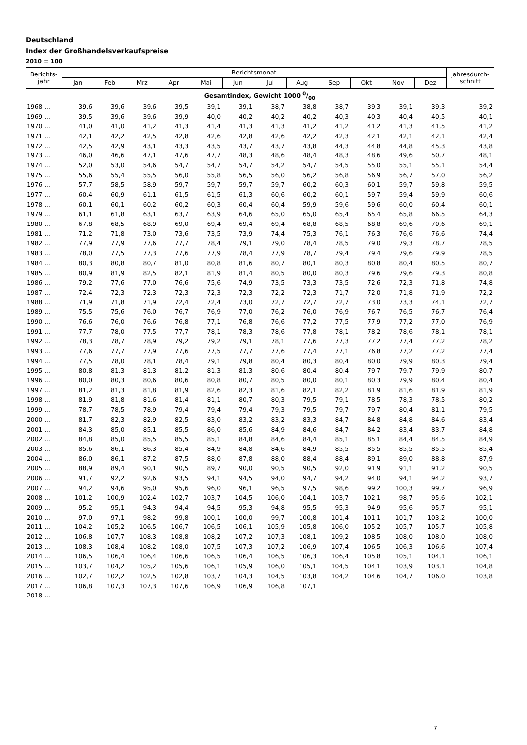Deutschland
Index der Großhandelsverkaufspreise
2010 = 100
| Berichts- jahr | Berichtsmonat | | | | | | | | | | | | Jahresdurch- schnitt |
| --- | --- | --- | --- | --- | --- | --- | --- | --- | --- | --- | --- | --- | --- |
| | Jan | Feb | Mrz | Apr | Mai | Jun | Jul | Aug | Sep | Okt | Nov | Dez | |
| Gesamtindex, Gewicht 1000 0/00 | | | | | | | | | | | | | |
| 1968 ... | 39,6 | 39,6 | 39,6 | 39,5 | 39,1 | 39,1 | 38,7 | 38,8 | 38,7 | 39,3 | 39,1 | 39,3 | 39,2 |
| 1969 ... | 39,5 | 39,6 | 39,6 | 39,9 | 40,0 | 40,2 | 40,2 | 40,2 | 40,3 | 40,3 | 40,4 | 40,5 | 40,1 |
| 1970 ... | 41,0 | 41,0 | 41,2 | 41,3 | 41,4 | 41,3 | 41,3 | 41,2 | 41,2 | 41,2 | 41,3 | 41,5 | 41,2 |
| 1971 ... | 42,1 | 42,2 | 42,5 | 42,8 | 42,6 | 42,8 | 42,6 | 42,2 | 42,3 | 42,1 | 42,1 | 42,1 | 42,4 |
| 1972 ... | 42,5 | 42,9 | 43,1 | 43,3 | 43,5 | 43,7 | 43,7 | 43,8 | 44,3 | 44,8 | 44,8 | 45,3 | 43,8 |
| 1973 ... | 46,0 | 46,6 | 47,1 | 47,6 | 47,7 | 48,3 | 48,6 | 48,4 | 48,3 | 48,6 | 49,6 | 50,7 | 48,1 |
| 1974 ... | 52,0 | 53,0 | 54,6 | 54,7 | 54,7 | 54,7 | 54,2 | 54,7 | 54,5 | 55,0 | 55,1 | 55,1 | 54,4 |
| 1975 ... | 55,6 | 55,4 | 55,5 | 56,0 | 55,8 | 56,5 | 56,0 | 56,2 | 56,8 | 56,9 | 56,7 | 57,0 | 56,2 |
| 1976 ... | 57,7 | 58,5 | 58,9 | 59,7 | 59,7 | 59,7 | 59,7 | 60,2 | 60,3 | 60,1 | 59,7 | 59,8 | 59,5 |
| 1977 ... | 60,4 | 60,9 | 61,1 | 61,5 | 61,5 | 61,3 | 60,6 | 60,2 | 60,1 | 59,7 | 59,4 | 59,9 | 60,6 |
| 1978 ... | 60,1 | 60,1 | 60,2 | 60,2 | 60,3 | 60,4 | 60,4 | 59,9 | 59,6 | 59,6 | 60,0 | 60,4 | 60,1 |
| 1979 ... | 61,1 | 61,8 | 63,1 | 63,7 | 63,9 | 64,6 | 65,0 | 65,0 | 65,4 | 65,4 | 65,8 | 66,5 | 64,3 |
| 1980 ... | 67,8 | 68,5 | 68,9 | 69,0 | 69,4 | 69,4 | 69,4 | 68,8 | 68,5 | 68,8 | 69,6 | 70,6 | 69,1 |
| 1981 ... | 71,2 | 71,8 | 73,0 | 73,6 | 73,5 | 73,9 | 74,4 | 75,3 | 76,1 | 76,3 | 76,6 | 76,6 | 74,4 |
| 1982 ... | 77,9 | 77,9 | 77,6 | 77,7 | 78,4 | 79,1 | 79,0 | 78,4 | 78,5 | 79,0 | 79,3 | 78,7 | 78,5 |
| 1983 ... | 78,0 | 77,5 | 77,3 | 77,6 | 77,9 | 78,4 | 77,9 | 78,7 | 79,4 | 79,4 | 79,6 | 79,9 | 78,5 |
| 1984 ... | 80,3 | 80,8 | 80,7 | 81,0 | 80,8 | 81,6 | 80,7 | 80,1 | 80,3 | 80,8 | 80,4 | 80,5 | 80,7 |
| 1985 ... | 80,9 | 81,9 | 82,5 | 82,1 | 81,9 | 81,4 | 80,5 | 80,0 | 80,3 | 79,6 | 79,6 | 79,3 | 80,8 |
| 1986 ... | 79,2 | 77,6 | 77,0 | 76,6 | 75,6 | 74,9 | 73,5 | 73,3 | 73,5 | 72,6 | 72,3 | 71,8 | 74,8 |
| 1987 ... | 72,4 | 72,3 | 72,3 | 72,3 | 72,3 | 72,3 | 72,2 | 72,3 | 71,7 | 72,0 | 71,8 | 71,9 | 72,2 |
| 1988 ... | 71,9 | 71,8 | 71,9 | 72,4 | 72,4 | 73,0 | 72,7 | 72,7 | 72,7 | 73,0 | 73,3 | 74,1 | 72,7 |
| 1989 ... | 75,5 | 75,6 | 76,0 | 76,7 | 76,9 | 77,0 | 76,2 | 76,0 | 76,9 | 76,7 | 76,5 | 76,7 | 76,4 |
| 1990 ... | 76,6 | 76,0 | 76,6 | 76,8 | 77,1 | 76,8 | 76,6 | 77,2 | 77,5 | 77,9 | 77,2 | 77,0 | 76,9 |
| 1991 ... | 77,7 | 78,0 | 77,5 | 77,7 | 78,1 | 78,3 | 78,6 | 77,8 | 78,1 | 78,2 | 78,6 | 78,1 | 78,1 |
| 1992 ... | 78,3 | 78,7 | 78,9 | 79,2 | 79,2 | 79,1 | 78,1 | 77,6 | 77,3 | 77,2 | 77,4 | 77,2 | 78,2 |
| 1993 ... | 77,6 | 77,7 | 77,9 | 77,6 | 77,5 | 77,7 | 77,6 | 77,4 | 77,1 | 76,8 | 77,2 | 77,2 | 77,4 |
| 1994 ... | 77,5 | 78,0 | 78,1 | 78,4 | 79,1 | 79,8 | 80,4 | 80,3 | 80,4 | 80,0 | 79,9 | 80,3 | 79,4 |
| 1995 ... | 80,8 | 81,3 | 81,3 | 81,2 | 81,3 | 81,3 | 80,6 | 80,4 | 80,4 | 79,7 | 79,7 | 79,9 | 80,7 |
| 1996 ... | 80,0 | 80,3 | 80,6 | 80,6 | 80,8 | 80,7 | 80,5 | 80,0 | 80,1 | 80,3 | 79,9 | 80,4 | 80,4 |
| 1997 ... | 81,2 | 81,3 | 81,8 | 81,9 | 82,6 | 82,3 | 81,6 | 82,1 | 82,2 | 81,9 | 81,6 | 81,9 | 81,9 |
| 1998 ... | 81,9 | 81,8 | 81,6 | 81,4 | 81,1 | 80,7 | 80,3 | 79,5 | 79,1 | 78,5 | 78,3 | 78,5 | 80,2 |
| 1999 ... | 78,7 | 78,5 | 78,9 | 79,4 | 79,4 | 79,4 | 79,3 | 79,5 | 79,7 | 79,7 | 80,4 | 81,1 | 79,5 |
| 2000 ... | 81,7 | 82,3 | 82,9 | 82,5 | 83,0 | 83,2 | 83,2 | 83,3 | 84,7 | 84,8 | 84,8 | 84,6 | 83,4 |
| 2001 ... | 84,3 | 85,0 | 85,1 | 85,5 | 86,0 | 85,6 | 84,9 | 84,6 | 84,7 | 84,2 | 83,4 | 83,7 | 84,8 |
| 2002 ... | 84,8 | 85,0 | 85,5 | 85,5 | 85,1 | 84,8 | 84,6 | 84,4 | 85,1 | 85,1 | 84,4 | 84,5 | 84,9 |
| 2003 ... | 85,6 | 86,1 | 86,3 | 85,4 | 84,9 | 84,8 | 84,6 | 84,9 | 85,5 | 85,5 | 85,5 | 85,5 | 85,4 |
| 2004 ... | 86,0 | 86,1 | 87,2 | 87,5 | 88,0 | 87,8 | 88,0 | 88,4 | 88,4 | 89,1 | 89,0 | 88,8 | 87,9 |
| 2005 ... | 88,9 | 89,4 | 90,1 | 90,5 | 89,7 | 90,0 | 90,5 | 90,5 | 92,0 | 91,9 | 91,1 | 91,2 | 90,5 |
| 2006 ... | 91,7 | 92,2 | 92,6 | 93,5 | 94,1 | 94,5 | 94,0 | 94,7 | 94,2 | 94,0 | 94,1 | 94,2 | 93,7 |
| 2007 ... | 94,2 | 94,6 | 95,0 | 95,6 | 96,0 | 96,1 | 96,5 | 97,5 | 98,6 | 99,2 | 100,3 | 99,7 | 96,9 |
| 2008 ... | 101,2 | 100,9 | 102,4 | 102,7 | 103,7 | 104,5 | 106,0 | 104,1 | 103,7 | 102,1 | 98,7 | 95,6 | 102,1 |
| 2009 ... | 95,2 | 95,1 | 94,3 | 94,4 | 94,5 | 95,3 | 94,8 | 95,5 | 95,3 | 94,9 | 95,6 | 95,7 | 95,1 |
| 2010 ... | 97,0 | 97,1 | 98,2 | 99,8 | 100,1 | 100,0 | 99,7 | 100,8 | 101,4 | 101,1 | 101,7 | 103,2 | 100,0 |
| 2011 ... | 104,2 | 105,2 | 106,5 | 106,7 | 106,5 | 106,1 | 105,9 | 105,8 | 106,0 | 105,2 | 105,7 | 105,7 | 105,8 |
| 2012 ... | 106,8 | 107,7 | 108,3 | 108,8 | 108,2 | 107,2 | 107,3 | 108,1 | 109,2 | 108,5 | 108,0 | 108,0 | 108,0 |
| 2013 ... | 108,3 | 108,4 | 108,2 | 108,0 | 107,5 | 107,3 | 107,2 | 106,9 | 107,4 | 106,5 | 106,3 | 106,6 | 107,4 |
| 2014 ... | 106,5 | 106,4 | 106,4 | 106,6 | 106,5 | 106,4 | 106,5 | 106,3 | 106,4 | 105,8 | 105,1 | 104,1 | 106,1 |
| 2015 ... | 103,7 | 104,2 | 105,2 | 105,6 | 106,1 | 105,9 | 106,0 | 105,1 | 104,5 | 104,1 | 103,9 | 103,1 | 104,8 |
| 2016 ... | 102,7 | 102,2 | 102,5 | 102,8 | 103,7 | 104,3 | 104,5 | 103,8 | 104,2 | 104,6 | 104,7 | 106,0 | 103,8 |
| 2017 ... | 106,8 | 107,3 | 107,3 | 107,6 | 106,9 | 106,9 | 106,8 | 107,1 | | | | | |
| 2018 ... | | | | | | | | | | | | | |
7